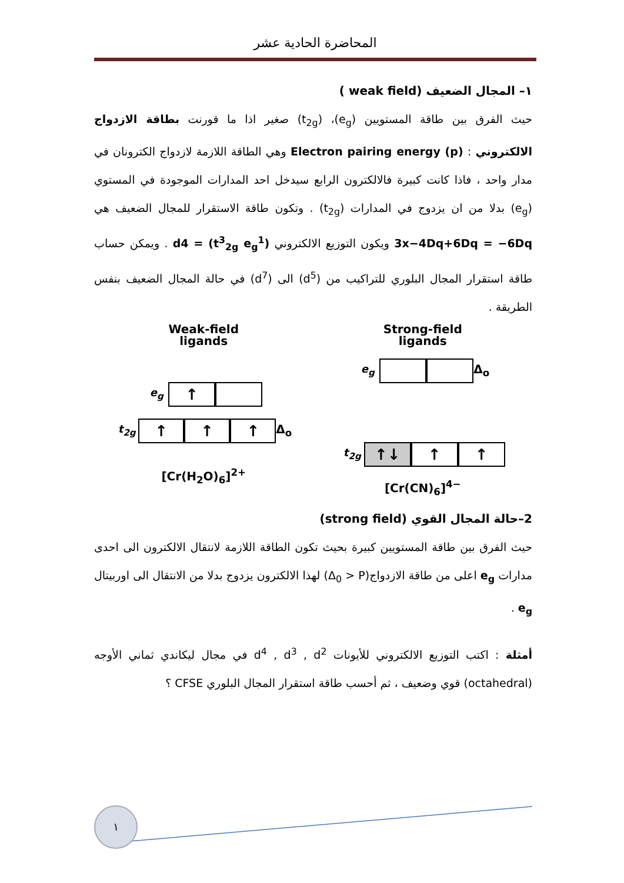المحاضرة الحادية عشر
١– المجال الضعيف (weak field )
حيث الفرق بين طاقة المستويين (e<sub>g</sub>)، (t<sub>2g</sub>) صغير اذا ما قورنت بطاقة الازدواج الالكتروني : Electron pairing energy (p) وهي الطاقة اللازمة لازدواج الكترونان في مدار واحد ، فاذا كانت كبيرة فالالكترون الرابع سيدخل احد المدارات الموجودة في المستوي (e<sub>g</sub>) بدلا من ان يزدوج في المدارات (t<sub>2g</sub>) . وتكون طاقة الاستقرار للمجال الضعيف هي 3x−4Dq+6Dq = −6Dq ويكون التوزيع الالكتروني d4 = (t<sup>3</sup><sub>2g</sub> e<sub>g</sub><sup>1</sup>) . ويمكن حساب طاقة استقرار المجال البلوري للتراكيب من (d<sup>5</sup>) الى (d<sup>7</sup>) في حالة المجال الضعيف بنفس الطريقة .
Weak-field
ligands
e<sub>g</sub>
↑
t<sub>2g</sub>
↑ ↑ ↑
Δ<sub>o</sub>
[Cr(H<sub>2</sub>O)<sub>6</sub>]<sup>2+</sup>
Strong-field
ligands
e<sub>g</sub> Δ<sub>o</sub>
t<sub>2g</sub>
↑↓ ↑ ↑
[Cr(CN)<sub>6</sub>]<sup>4−</sup>
2–حالة المجال القوي (strong field)
حيث الفرق بين طاقة المستويين كبيرة بحيث تكون الطاقة اللازمة لانتقال الالكترون الى احدى مدارات e<sub>g</sub> اعلى من طاقة الازدواج(Δ<sub>0</sub> > P) لهذا الالكترون يزدوج بدلا من الانتقال الى اوربيتال e<sub>g</sub> .
أمثلة : اكتب التوزيع الالكتروني للأيونات d<sup>4</sup> , d<sup>3</sup> , d<sup>2</sup> في مجال ليكاندي ثماني الأوجه (octahedral) قوي وضعيف ، ثم أحسب طاقة استقرار المجال البلوري CFSE ؟
١